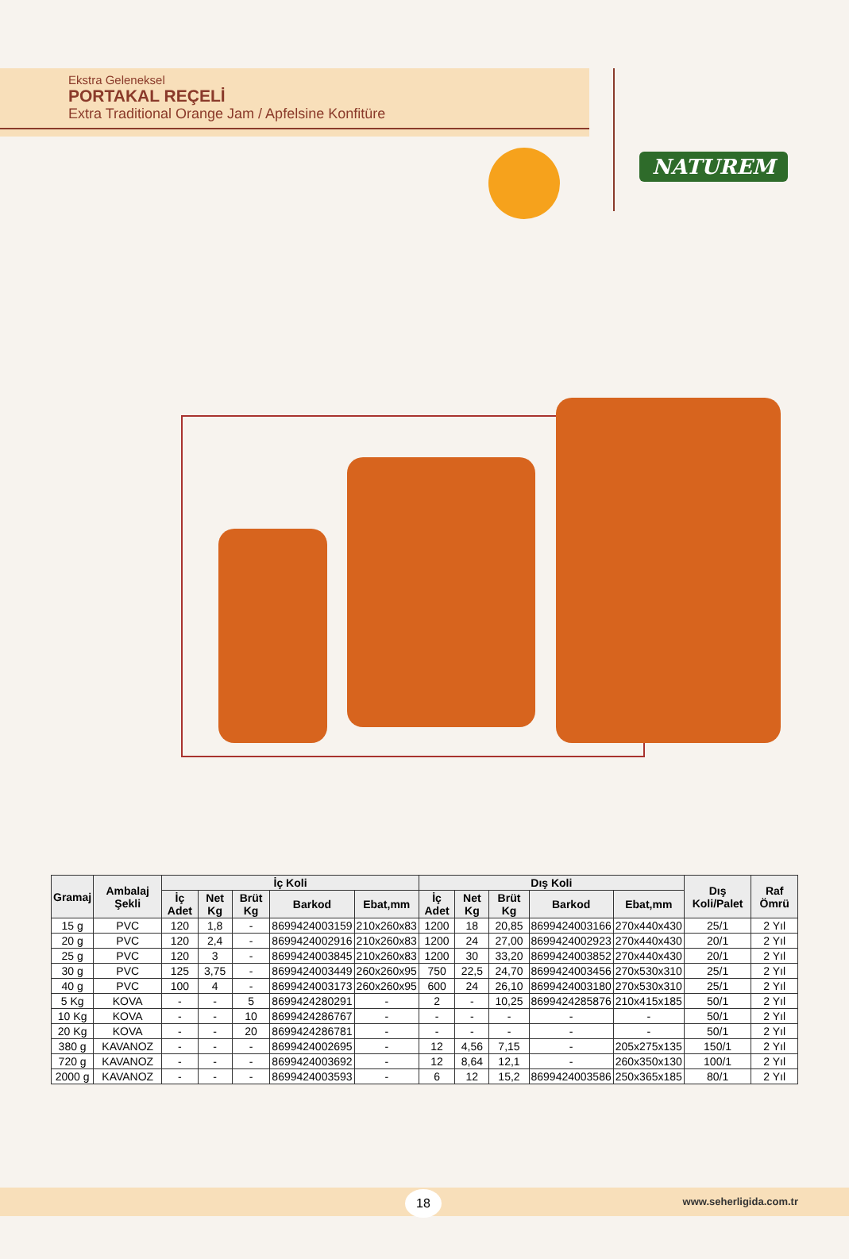Ekstra Geleneksel
PORTAKAL REÇELİ
Extra Traditional Orange Jam / Apfelsine Konfitüre
NATUREM
| Gramaj | Ambalaj Şekli | İç Koli | | | | | Dış Koli | | | | | Dış Koli/Palet | Raf Ömrü |
| --- | --- | --- | --- | --- | --- | --- | --- | --- | --- | --- | --- | --- | --- |
| | | İç Adet | Net Kg | Brüt Kg | Barkod | Ebat,mm | İç Adet | Net Kg | Brüt Kg | Barkod | Ebat,mm | | |
| 15 g | PVC | 120 | 1,8 | - | 8699424003159 | 210x260x83 | 1200 | 18 | 20,85 | 8699424003166 | 270x440x430 | 25/1 | 2 Yıl |
| 20 g | PVC | 120 | 2,4 | - | 8699424002916 | 210x260x83 | 1200 | 24 | 27,00 | 8699424002923 | 270x440x430 | 20/1 | 2 Yıl |
| 25 g | PVC | 120 | 3 | - | 8699424003845 | 210x260x83 | 1200 | 30 | 33,20 | 8699424003852 | 270x440x430 | 20/1 | 2 Yıl |
| 30 g | PVC | 125 | 3,75 | - | 8699424003449 | 260x260x95 | 750 | 22,5 | 24,70 | 8699424003456 | 270x530x310 | 25/1 | 2 Yıl |
| 40 g | PVC | 100 | 4 | - | 8699424003173 | 260x260x95 | 600 | 24 | 26,10 | 8699424003180 | 270x530x310 | 25/1 | 2 Yıl |
| 5 Kg | KOVA | - | - | 5 | 8699424280291 | - | 2 | - | 10,25 | 8699424285876 | 210x415x185 | 50/1 | 2 Yıl |
| 10 Kg | KOVA | - | - | 10 | 8699424286767 | - | - | - | - | - | - | 50/1 | 2 Yıl |
| 20 Kg | KOVA | - | - | 20 | 8699424286781 | - | - | - | - | - | - | 50/1 | 2 Yıl |
| 380 g | KAVANOZ | - | - | - | 8699424002695 | - | 12 | 4,56 | 7,15 | - | 205x275x135 | 150/1 | 2 Yıl |
| 720 g | KAVANOZ | - | - | - | 8699424003692 | - | 12 | 8,64 | 12,1 | - | 260x350x130 | 100/1 | 2 Yıl |
| 2000 g | KAVANOZ | - | - | - | 8699424003593 | - | 6 | 12 | 15,2 | 8699424003586 | 250x365x185 | 80/1 | 2 Yıl |
18 www.seherligida.com.tr